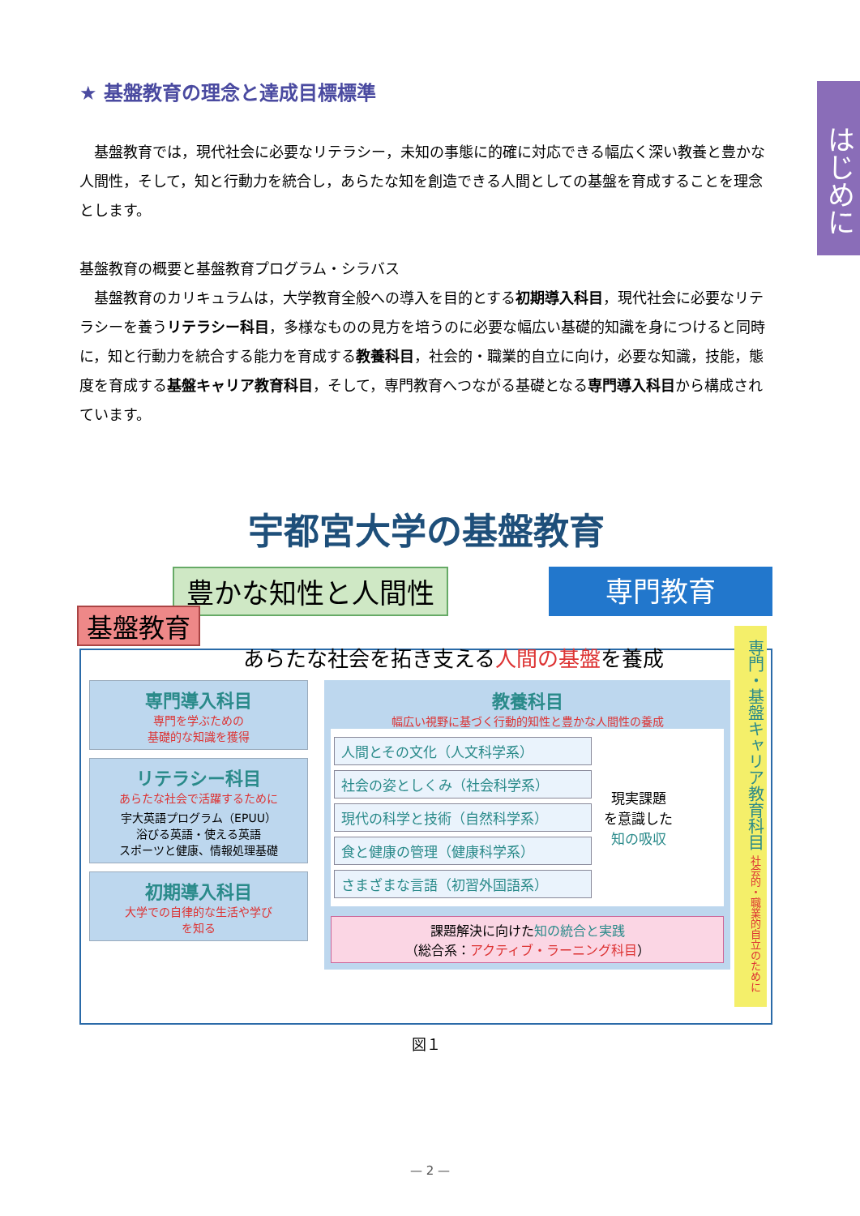はじめに
★ 基盤教育の理念と達成目標標準
基盤教育では，現代社会に必要なリテラシー，未知の事態に的確に対応できる幅広く深い教養と豊かな人間性，そして，知と行動力を統合し，あらたな知を創造できる人間としての基盤を育成することを理念とします。
基盤教育の概要と基盤教育プログラム・シラバス
基盤教育のカリキュラムは，大学教育全般への導入を目的とする初期導入科目，現代社会に必要なリテラシーを養うリテラシー科目，多様なものの見方を培うのに必要な幅広い基礎的知識を身につけると同時に，知と行動力を統合する能力を育成する教養科目，社会的・職業的自立に向け，必要な知識，技能，態度を育成する基盤キャリア教育科目，そして，専門教育へつながる基礎となる専門導入科目から構成されています。
宇都宮大学の基盤教育
豊かな知性と人間性 専門教育
基盤教育
あらたな社会を拓き支える人間の基盤を養成
専門導入科目
専門を学ぶための
基礎的な知識を獲得
リテラシー科目
あらたな社会で活躍するために
宇大英語プログラム（EPUU）
浴びる英語・使える英語
スポーツと健康、情報処理基礎
初期導入科目
大学での自律的な生活や学び
を知る
教養科目
幅広い視野に基づく行動的知性と豊かな人間性の養成
人間とその文化（人文科学系）
社会の姿としくみ（社会科学系）
現代の科学と技術（自然科学系）
食と健康の管理（健康科学系）
さまざまな言語（初習外国語系）
現実課題
を意識した
知の吸収
課題解決に向けた知の統合と実践
（総合系：アクティブ・ラーニング科目）
専門・基盤キャリア教育科目 社会的・職業的自立のために
図１
— 2 —